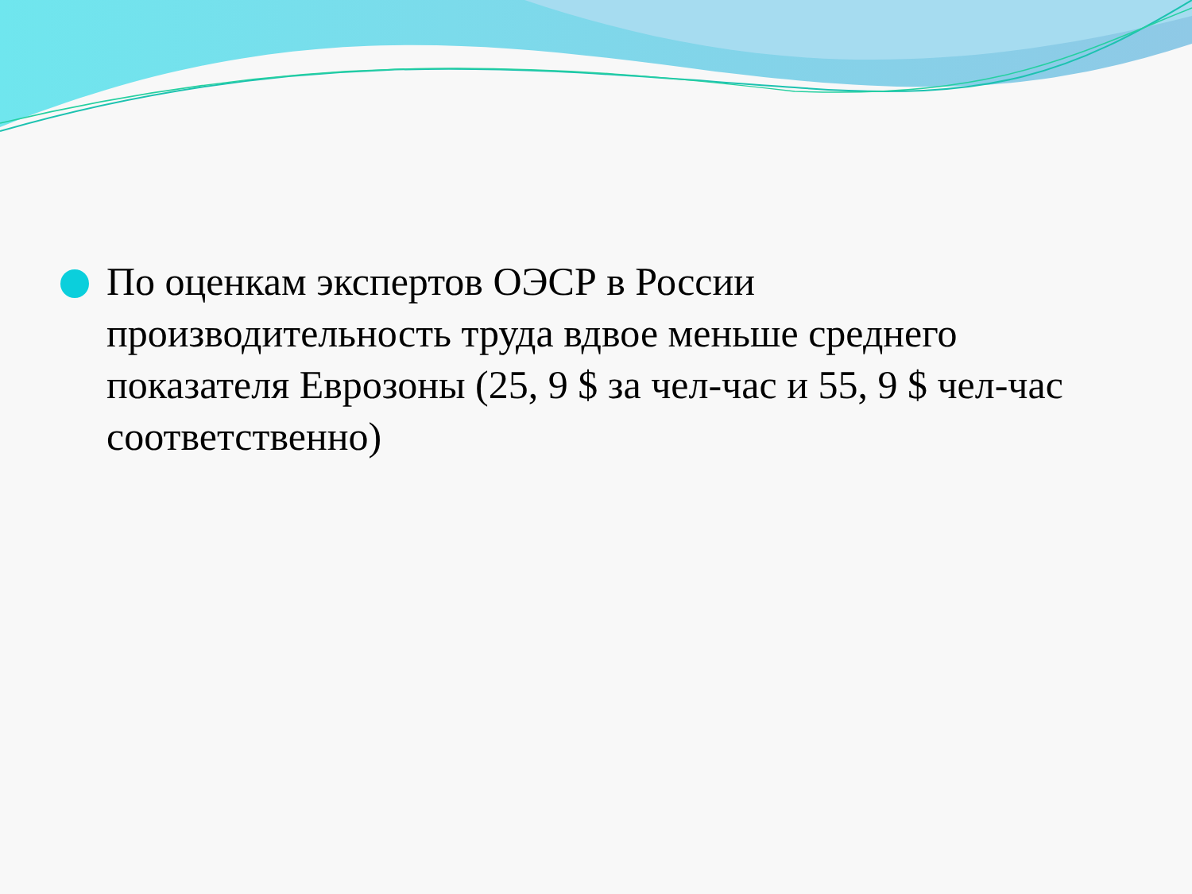По оценкам экспертов ОЭСР в России производительность труда вдвое меньше среднего показателя Еврозоны (25, 9 $ за чел-час и 55, 9 $ чел-час соответственно)